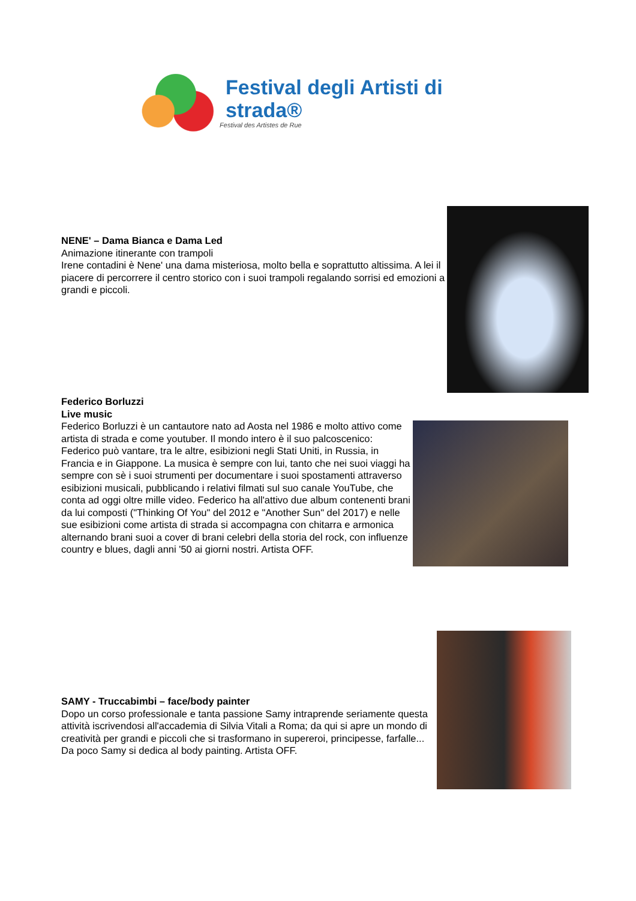Festival degli Artisti di strada®
Festival des Artistes de Rue
NENE' – Dama Bianca e Dama Led
Animazione itinerante con trampoli
Irene contadini è Nene' una dama misteriosa, molto bella e soprattutto altissima. A lei il piacere di percorrere il centro storico con i suoi trampoli regalando sorrisi ed emozioni a grandi e piccoli.
Federico Borluzzi
Live music
Federico Borluzzi è un cantautore nato ad Aosta nel 1986 e molto attivo come artista di strada e come youtuber. Il mondo intero è il suo palcoscenico: Federico può vantare, tra le altre, esibizioni negli Stati Uniti, in Russia, in Francia e in Giappone. La musica è sempre con lui, tanto che nei suoi viaggi ha sempre con sè i suoi strumenti per documentare i suoi spostamenti attraverso esibizioni musicali, pubblicando i relativi filmati sul suo canale YouTube, che conta ad oggi oltre mille video. Federico ha all'attivo due album contenenti brani da lui composti ("Thinking Of You" del 2012 e "Another Sun" del 2017) e nelle sue esibizioni come artista di strada si accompagna con chitarra e armonica alternando brani suoi a cover di brani celebri della storia del rock, con influenze country e blues, dagli anni '50 ai giorni nostri. Artista OFF.
SAMY - Truccabimbi – face/body painter
Dopo un corso professionale e tanta passione Samy intraprende seriamente questa attività iscrivendosi all'accademia di Silvia Vitali a Roma; da qui si apre un mondo di creatività per grandi e piccoli che si trasformano in supereroi, principesse, farfalle... Da poco Samy si dedica al body painting. Artista OFF.